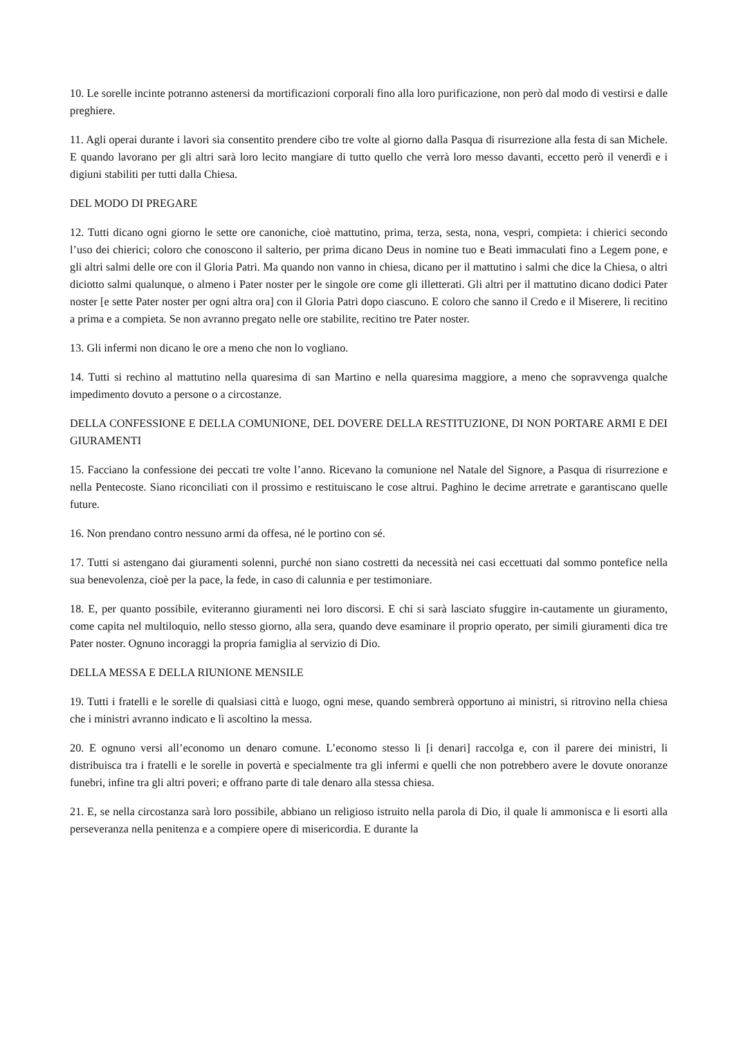10. Le sorelle incinte potranno astenersi da mortificazioni corporali fino alla loro purificazione, non però dal modo di vestirsi e dalle preghiere.
11. Agli operai durante i lavori sia consentito prendere cibo tre volte al giorno dalla Pasqua di risurrezione alla festa di san Michele. E quando lavorano per gli altri sarà loro lecito mangiare di tutto quello che verrà loro messo davanti, eccetto però il venerdì e i digiuni stabiliti per tutti dalla Chiesa.
DEL MODO DI PREGARE
12. Tutti dicano ogni giorno le sette ore canoniche, cioè mattutino, prima, terza, sesta, nona, vespri, compieta: i chierici secondo l’uso dei chierici; coloro che conoscono il salterio, per prima dicano Deus in nomine tuo e Beati immaculati fino a Legem pone, e gli altri salmi delle ore con il Gloria Patri. Ma quando non vanno in chiesa, dicano per il mattutino i salmi che dice la Chiesa, o altri diciotto salmi qualunque, o almeno i Pater noster per le singole ore come gli illetterati. Gli altri per il mattutino dicano dodici Pater noster [e sette Pater noster per ogni altra ora] con il Gloria Patri dopo ciascuno. E coloro che sanno il Credo e il Miserere, li recitino a prima e a compieta. Se non avranno pregato nelle ore stabilite, recitino tre Pater noster.
13. Gli infermi non dicano le ore a meno che non lo vogliano.
14. Tutti si rechino al mattutino nella quaresima di san Martino e nella quaresima maggiore, a meno che sopravvenga qualche impedimento dovuto a persone o a circostanze.
DELLA CONFESSIONE E DELLA COMUNIONE, DEL DOVERE DELLA RESTITUZIONE, DI NON PORTARE ARMI E DEI GIURAMENTI
15. Facciano la confessione dei peccati tre volte l’anno. Ricevano la comunione nel Natale del Signore, a Pasqua di risurrezione e nella Pentecoste. Siano riconciliati con il prossimo e restituiscano le cose altrui. Paghino le decime arretrate e garantiscano quelle future.
16. Non prendano contro nessuno armi da offesa, né le portino con sé.
17. Tutti si astengano dai giuramenti solenni, purché non siano costretti da necessità nei casi eccettuati dal sommo pontefice nella sua benevolenza, cioè per la pace, la fede, in caso di calunnia e per testimoniare.
18. E, per quanto possibile, eviteranno giuramenti nei loro discorsi. E chi si sarà lasciato sfuggire in-cautamente un giuramento, come capita nel multiloquio, nello stesso giorno, alla sera, quando deve esaminare il proprio operato, per simili giuramenti dica tre Pater noster. Ognuno incoraggi la propria famiglia al servizio di Dio.
DELLA MESSA E DELLA RIUNIONE MENSILE
19. Tutti i fratelli e le sorelle di qualsiasi città e luogo, ogni mese, quando sembrerà opportuno ai ministri, si ritrovino nella chiesa che i ministri avranno indicato e lì ascoltino la messa.
20. E ognuno versi all’economo un denaro comune. L’economo stesso li [i denari] raccolga e, con il parere dei ministri, li distribuisca tra i fratelli e le sorelle in povertà e specialmente tra gli infermi e quelli che non potrebbero avere le dovute onoranze funebri, infine tra gli altri poveri; e offrano parte di tale denaro alla stessa chiesa.
21. E, se nella circostanza sarà loro possibile, abbiano un religioso istruito nella parola di Dio, il quale li ammonisca e li esorti alla perseveranza nella penitenza e a compiere opere di misericordia. E durante la